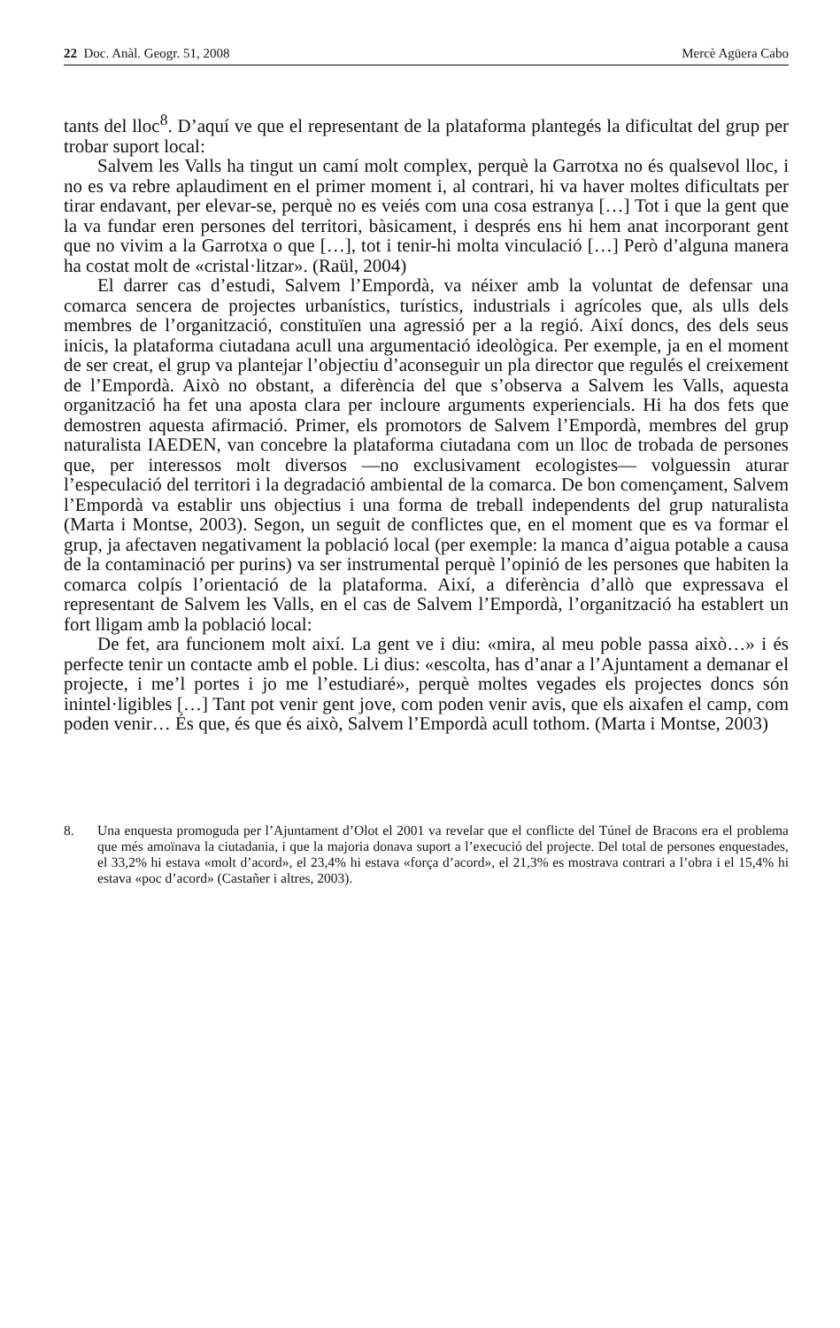22 Doc. Anàl. Geogr. 51, 2008 Mercè Agüera Cabo
tants del lloc<sup>8</sup>. D’aquí ve que el representant de la plataforma plantegés la dificultat del grup per trobar suport local:
Salvem les Valls ha tingut un camí molt complex, perquè la Garrotxa no és qualsevol lloc, i no es va rebre aplaudiment en el primer moment i, al contrari, hi va haver moltes dificultats per tirar endavant, per elevar-se, perquè no es veiés com una cosa estranya […] Tot i que la gent que la va fundar eren persones del territori, bàsicament, i després ens hi hem anat incorporant gent que no vivim a la Garrotxa o que […], tot i tenir-hi molta vinculació […] Però d’alguna manera ha costat molt de «cristal·litzar». (Raül, 2004)
El darrer cas d’estudi, Salvem l’Empordà, va néixer amb la voluntat de defensar una comarca sencera de projectes urbanístics, turístics, industrials i agrícoles que, als ulls dels membres de l’organització, constituïen una agressió per a la regió. Així doncs, des dels seus inicis, la plataforma ciutadana acull una argumentació ideològica. Per exemple, ja en el moment de ser creat, el grup va plantejar l’objectiu d’aconseguir un pla director que regulés el creixement de l’Empordà. Això no obstant, a diferència del que s’observa a Salvem les Valls, aquesta organització ha fet una aposta clara per incloure arguments experiencials. Hi ha dos fets que demostren aquesta afirmació. Primer, els promotors de Salvem l’Empordà, membres del grup naturalista IAEDEN, van concebre la plataforma ciutadana com un lloc de trobada de persones que, per interessos molt diversos —no exclusivament ecologistes— volguessin aturar l’especulació del territori i la degradació ambiental de la comarca. De bon començament, Salvem l’Empordà va establir uns objectius i una forma de treball independents del grup naturalista (Marta i Montse, 2003). Segon, un seguit de conflictes que, en el moment que es va formar el grup, ja afectaven negativament la població local (per exemple: la manca d’aigua potable a causa de la contaminació per purins) va ser instrumental perquè l’opinió de les persones que habiten la comarca colpís l’orientació de la plataforma. Així, a diferència d’allò que expressava el representant de Salvem les Valls, en el cas de Salvem l’Empordà, l’organització ha establert un fort lligam amb la població local:
De fet, ara funcionem molt així. La gent ve i diu: «mira, al meu poble passa això…» i és perfecte tenir un contacte amb el poble. Li dius: «escolta, has d’anar a l’Ajuntament a demanar el projecte, i me’l portes i jo me l’estudiaré», perquè moltes vegades els projectes doncs són inintel·ligibles […] Tant pot venir gent jove, com poden venir avis, que els aixafen el camp, com poden venir… És que, és que és això, Salvem l’Empordà acull tothom. (Marta i Montse, 2003)
8. Una enquesta promoguda per l’Ajuntament d’Olot el 2001 va revelar que el conflicte del Túnel de Bracons era el problema que més amoïnava la ciutadania, i que la majoria donava suport a l’execució del projecte. Del total de persones enquestades, el 33,2% hi estava «molt d’acord», el 23,4% hi estava «força d’acord», el 21,3% es mostrava contrari a l’obra i el 15,4% hi estava «poc d’acord» (Castañer i altres, 2003).